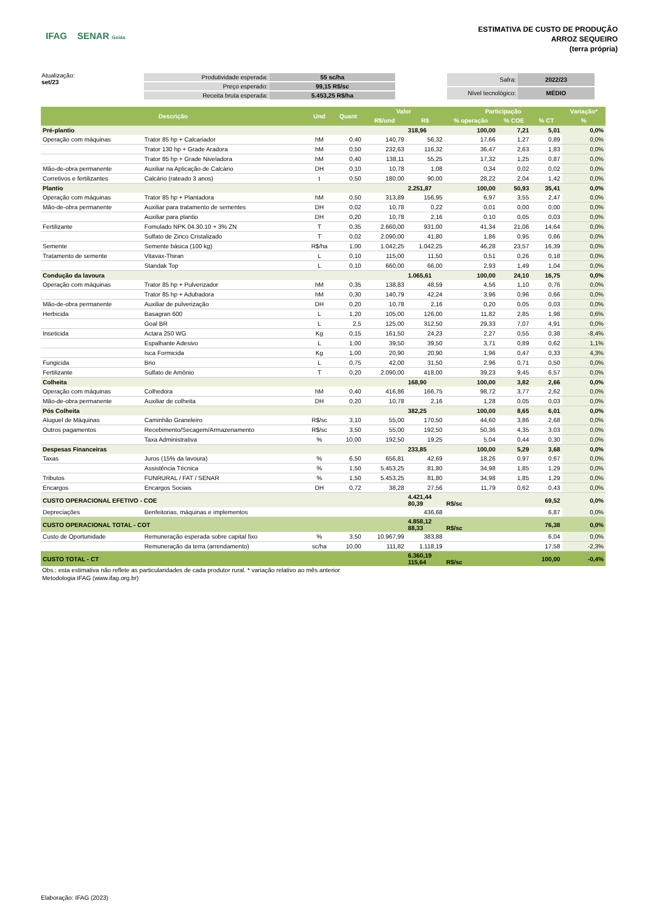IFAG SENAR Goiás
ESTIMATIVA DE CUSTO DE PRODUÇÃO
ARROZ SEQUEIRO
(terra própria)
Atualização:
set/23
| Produtividade esperada: | 55 sc/ha |
| Preço esperado: | 99,15 R$/sc |
| Receita bruta esperada: | 5.453,25 R$/ha |
| Safra: | 2022/23 |
| Nível tecnológico: | MÉDIO |
| Descrição | | Und | Quant | Valor | | Participação | | | Variação* |
| --- | --- | --- | --- | --- | --- | --- | --- | --- | --- |
| | | | | R$/und | R$ | % operação | % COE | % CT | % |
| Pré-plantio | | | | | 318,96 | 100,00 | 7,21 | 5,01 | 0,0% |
| Operação com máquinas | Trator 85 hp + Calcariador | hM | 0,40 | 140,79 | 56,32 | 17,66 | 1,27 | 0,89 | 0,0% |
| | Trator 130 hp + Grade Aradora | hM | 0,50 | 232,63 | 116,32 | 36,47 | 2,63 | 1,83 | 0,0% |
| | Trator 85 hp + Grade Niveladora | hM | 0,40 | 138,11 | 55,25 | 17,32 | 1,25 | 0,87 | 0,0% |
| Mão-de-obra permanente | Auxiliar na Aplicação de Calcário | DH | 0,10 | 10,78 | 1,08 | 0,34 | 0,02 | 0,02 | 0,0% |
| Corretivos e fertilizantes | Calcário (rateado 3 anos) | t | 0,50 | 180,00 | 90,00 | 28,22 | 2,04 | 1,42 | 0,0% |
| Plantio | | | | | 2.251,87 | 100,00 | 50,93 | 35,41 | 0,0% |
| Operação com máquinas | Trator 85 hp + Plantadora | hM | 0,50 | 313,89 | 156,95 | 6,97 | 3,55 | 2,47 | 0,0% |
| Mão-de-obra permanente | Auxiliar para tratamento de sementes | DH | 0,02 | 10,78 | 0,22 | 0,01 | 0,00 | 0,00 | 0,0% |
| | Auxiliar para plantio | DH | 0,20 | 10,78 | 2,16 | 0,10 | 0,05 | 0,03 | 0,0% |
| Fertilizante | Fomulado NPK 04.30.10 + 3% ZN | T | 0,35 | 2.660,00 | 931,00 | 41,34 | 21,06 | 14,64 | 0,0% |
| | Sulfato de Zinco Cristalizado | T | 0,02 | 2.090,00 | 41,80 | 1,86 | 0,95 | 0,66 | 0,0% |
| Semente | Semente básica (100 kg) | R$/ha | 1,00 | 1.042,25 | 1.042,25 | 46,28 | 23,57 | 16,39 | 0,0% |
| Tratamento de semente | Vitavax-Thiran | L | 0,10 | 115,00 | 11,50 | 0,51 | 0,26 | 0,18 | 0,0% |
| | Standak Top | L | 0,10 | 660,00 | 66,00 | 2,93 | 1,49 | 1,04 | 0,0% |
| Condução da lavoura | | | | | 1.065,61 | 100,00 | 24,10 | 16,75 | 0,0% |
| Operação com máquinas | Trator 85 hp + Pulverizador | hM | 0,35 | 138,83 | 48,59 | 4,56 | 1,10 | 0,76 | 0,0% |
| | Trator 85 hp + Adubadora | hM | 0,30 | 140,79 | 42,24 | 3,96 | 0,96 | 0,66 | 0,0% |
| Mão-de-obra permanente | Auxiliar de pulverização | DH | 0,20 | 10,78 | 2,16 | 0,20 | 0,05 | 0,03 | 0,0% |
| Herbicida | Basagran 600 | L | 1,20 | 105,00 | 126,00 | 11,82 | 2,85 | 1,98 | 0,6% |
| | Goal BR | L | 2,5 | 125,00 | 312,50 | 29,33 | 7,07 | 4,91 | 0,0% |
| Inseticida | Actara 250 WG | Kg | 0,15 | 161,50 | 24,23 | 2,27 | 0,55 | 0,38 | -8,4% |
| | Espalhante Adesivo | L | 1,00 | 39,50 | 39,50 | 3,71 | 0,89 | 0,62 | 1,1% |
| | Isca Formicida | Kg | 1,00 | 20,90 | 20,90 | 1,96 | 0,47 | 0,33 | 4,3% |
| Fungicida | Brio | L | 0,75 | 42,00 | 31,50 | 2,96 | 0,71 | 0,50 | 0,0% |
| Fertilizante | Sulfato de Amônio | T | 0,20 | 2.090,00 | 418,00 | 39,23 | 9,45 | 6,57 | 0,0% |
| Colheita | | | | | 168,90 | 100,00 | 3,82 | 2,66 | 0,0% |
| Operação com máquinas | Colhedora | hM | 0,40 | 416,86 | 166,75 | 98,72 | 3,77 | 2,62 | 0,0% |
| Mão-de-obra permanente | Auxiliar de colheita | DH | 0,20 | 10,78 | 2,16 | 1,28 | 0,05 | 0,03 | 0,0% |
| Pós Colheita | | | | | 382,25 | 100,00 | 8,65 | 6,01 | 0,0% |
| Aluguel de Máquinas | Caminhão Graneleiro | R$/sc | 3,10 | 55,00 | 170,50 | 44,60 | 3,86 | 2,68 | 0,0% |
| Outros pagamentos | Recebimento/Secagem/Armazenamento | R$/sc | 3,50 | 55,00 | 192,50 | 50,36 | 4,35 | 3,03 | 0,0% |
| | Taxa Administrativa | % | 10,00 | 192,50 | 19,25 | 5,04 | 0,44 | 0,30 | 0,0% |
| Despesas Financeiras | | | | | 233,85 | 100,00 | 5,29 | 3,68 | 0,0% |
| Taxas | Juros (15% da lavoura) | % | 6,50 | 656,81 | 42,69 | 18,26 | 0,97 | 0,67 | 0,0% |
| | Assistência Técnica | % | 1,50 | 5.453,25 | 81,80 | 34,98 | 1,85 | 1,29 | 0,0% |
| Tributos | FUNRURAL / FAT / SENAR | % | 1,50 | 5.453,25 | 81,80 | 34,98 | 1,85 | 1,29 | 0,0% |
| Encargos | Encargos Sociais | DH | 0,72 | 38,28 | 27,56 | 11,79 | 0,62 | 0,43 | 0,0% |
| CUSTO OPERACIONAL EFETIVO - COE | | | | | 4.421,44 80,39 | R$/sc | | 69,52 | 0,0% |
| Depreciações | Benfeitorias, máquinas e implementos | | | | 436,68 | | | 6,87 | 0,0% |
| CUSTO OPERACIONAL TOTAL - COT | | | | | 4.858,12 88,33 | R$/sc | | 76,38 | 0,0% |
| Custo de Oportunidade | Remuneração esperada sobre capital fixo | % | 3,50 | 10.967,99 | 383,88 | | | 6,04 | 0,0% |
| | Remuneração da terra (arrendamento) | sc/ha | 10,00 | 111,82 | 1.118,19 | | | 17,58 | -2,3% |
| CUSTO TOTAL - CT | | | | | 6.360,19 115,64 | R$/sc | | 100,00 | -0,4% |
Obs.: esta estimativa não reflete as particularidades de cada produtor rural. * variação relativo ao mês anterior
Metodologia IFAG (www.ifag.org.br)
Elaboração: IFAG (2023)